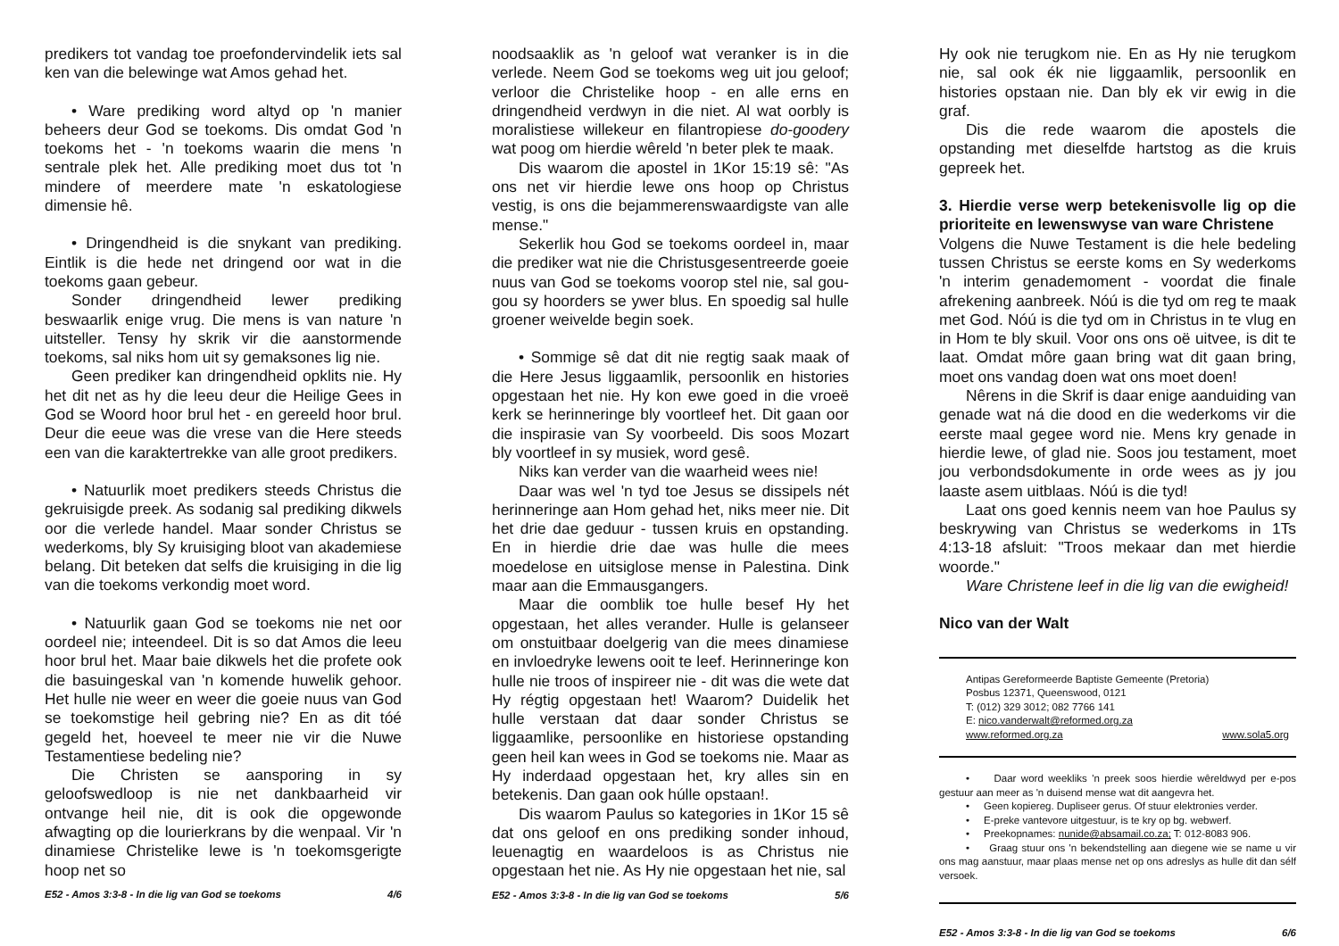predikers tot vandag toe proefondervindelik iets sal ken van die belewinge wat Amos gehad het.
• Ware prediking word altyd op 'n manier beheers deur God se toekoms. Dis omdat God 'n toekoms het - 'n toekoms waarin die mens 'n sentrale plek het. Alle prediking moet dus tot 'n mindere of meerdere mate 'n eskatologiese dimensie hê.
• Dringendheid is die snykant van prediking. Eintlik is die hede net dringend oor wat in die toekoms gaan gebeur.
Sonder dringendheid lewer prediking beswaarlik enige vrug. Die mens is van nature 'n uitsteller. Tensy hy skrik vir die aanstormende toekoms, sal niks hom uit sy gemaksones lig nie.
Geen prediker kan dringendheid opklits nie. Hy het dit net as hy die leeu deur die Heilige Gees in God se Woord hoor brul het - en gereeld hoor brul. Deur die eeue was die vrese van die Here steeds een van die karaktertrekke van alle groot predikers.
• Natuurlik moet predikers steeds Christus die gekruisigde preek. As sodanig sal prediking dikwels oor die verlede handel. Maar sonder Christus se wederkoms, bly Sy kruisiging bloot van akademiese belang. Dit beteken dat selfs die kruisiging in die lig van die toekoms verkondig moet word.
• Natuurlik gaan God se toekoms nie net oor oordeel nie; inteendeel. Dit is so dat Amos die leeu hoor brul het. Maar baie dikwels het die profete ook die basuingeskal van 'n komende huwelik gehoor. Het hulle nie weer en weer die goeie nuus van God se toekomstige heil gebring nie? En as dit tóé gegeld het, hoeveel te meer nie vir die Nuwe Testamentiese bedeling nie?
Die Christen se aansporing in sy geloofswedloop is nie net dankbaarheid vir ontvange heil nie, dit is ook die opgewonde afwagting op die lourierkrans by die wenpaal. Vir 'n dinamiese Christelike lewe is 'n toekomsgerigte hoop net so
E52 - Amos 3:3-8 - In die lig van God se toekoms 4/6
noodsaaklik as 'n geloof wat veranker is in die verlede. Neem God se toekoms weg uit jou geloof; verloor die Christelike hoop - en alle erns en dringendheid verdwyn in die niet. Al wat oorbly is moralistiese willekeur en filantropiese do-goodery wat poog om hierdie wêreld 'n beter plek te maak.
Dis waarom die apostel in 1Kor 15:19 sê: "As ons net vir hierdie lewe ons hoop op Christus vestig, is ons die bejammerenswaardigste van alle mense."
Sekerlik hou God se toekoms oordeel in, maar die prediker wat nie die Christusgesentreerde goeie nuus van God se toekoms voorop stel nie, sal gou-gou sy hoorders se ywer blus. En spoedig sal hulle groener weivelde begin soek.
• Sommige sê dat dit nie regtig saak maak of die Here Jesus liggaamlik, persoonlik en histories opgestaan het nie. Hy kon ewe goed in die vroeë kerk se herinneringe bly voortleef het. Dit gaan oor die inspirasie van Sy voorbeeld. Dis soos Mozart bly voortleef in sy musiek, word gesê.
Niks kan verder van die waarheid wees nie!
Daar was wel 'n tyd toe Jesus se dissipels nét herinneringe aan Hom gehad het, niks meer nie. Dit het drie dae geduur - tussen kruis en opstanding. En in hierdie drie dae was hulle die mees moedelose en uitsiglose mense in Palestina. Dink maar aan die Emmausgangers.
Maar die oomblik toe hulle besef Hy het opgestaan, het alles verander. Hulle is gelanseer om onstuitbaar doelgerig van die mees dinamiese en invloedryke lewens ooit te leef. Herinneringe kon hulle nie troos of inspireer nie - dit was die wete dat Hy régtig opgestaan het! Waarom? Duidelik het hulle verstaan dat daar sonder Christus se liggaamlike, persoonlike en historiese opstanding geen heil kan wees in God se toekoms nie. Maar as Hy inderdaad opgestaan het, kry alles sin en betekenis. Dan gaan ook húlle opstaan!.
Dis waarom Paulus so kategories in 1Kor 15 sê dat ons geloof en ons prediking sonder inhoud, leuenagtig en waardeloos is as Christus nie opgestaan het nie. As Hy nie opgestaan het nie, sal
E52 - Amos 3:3-8 - In die lig van God se toekoms 5/6
Hy ook nie terugkom nie. En as Hy nie terugkom nie, sal ook ék nie liggaamlik, persoonlik en histories opstaan nie. Dan bly ek vir ewig in die graf.
Dis die rede waarom die apostels die opstanding met dieselfde hartstog as die kruis gepreek het.
3. Hierdie verse werp betekenisvolle lig op die prioriteite en lewenswyse van ware Christene
Volgens die Nuwe Testament is die hele bedeling tussen Christus se eerste koms en Sy wederkoms 'n interim genademoment - voordat die finale afrekening aanbreek. Nóú is die tyd om reg te maak met God. Nóú is die tyd om in Christus in te vlug en in Hom te bly skuil. Voor ons ons oë uitvee, is dit te laat. Omdat môre gaan bring wat dit gaan bring, moet ons vandag doen wat ons moet doen!
Nêrens in die Skrif is daar enige aanduiding van genade wat ná die dood en die wederkoms vir die eerste maal gegee word nie. Mens kry genade in hierdie lewe, of glad nie. Soos jou testament, moet jou verbondsdokumente in orde wees as jy jou laaste asem uitblaas. Nóú is die tyd!
Laat ons goed kennis neem van hoe Paulus sy beskrywing van Christus se wederkoms in 1Ts 4:13-18 afsluit: "Troos mekaar dan met hierdie woorde."
Ware Christene leef in die lig van die ewigheid!
Nico van der Walt
Antipas Gereformeerde Baptiste Gemeente (Pretoria)
Posbus 12371, Queenswood, 0121
T: (012) 329 3012; 082 7766 141
E: nico.vanderwalt@reformed.org.za
www.reformed.org.za www.sola5.org
• Daar word weekliks 'n preek soos hierdie wêreldwyd per e-pos gestuur aan meer as 'n duisend mense wat dit aangevra het.
• Geen kopiereg. Dupliseer gerus. Of stuur elektronies verder.
• E-preke vantevore uitgestuur, is te kry op bg. webwerf.
• Preekopnames: nunide@absamail.co.za; T: 012-8083 906.
• Graag stuur ons 'n bekendstelling aan diegene wie se name u vir ons mag aanstuur, maar plaas mense net op ons adreslys as hulle dit dan sélf versoek.
E52 - Amos 3:3-8 - In die lig van God se toekoms 6/6